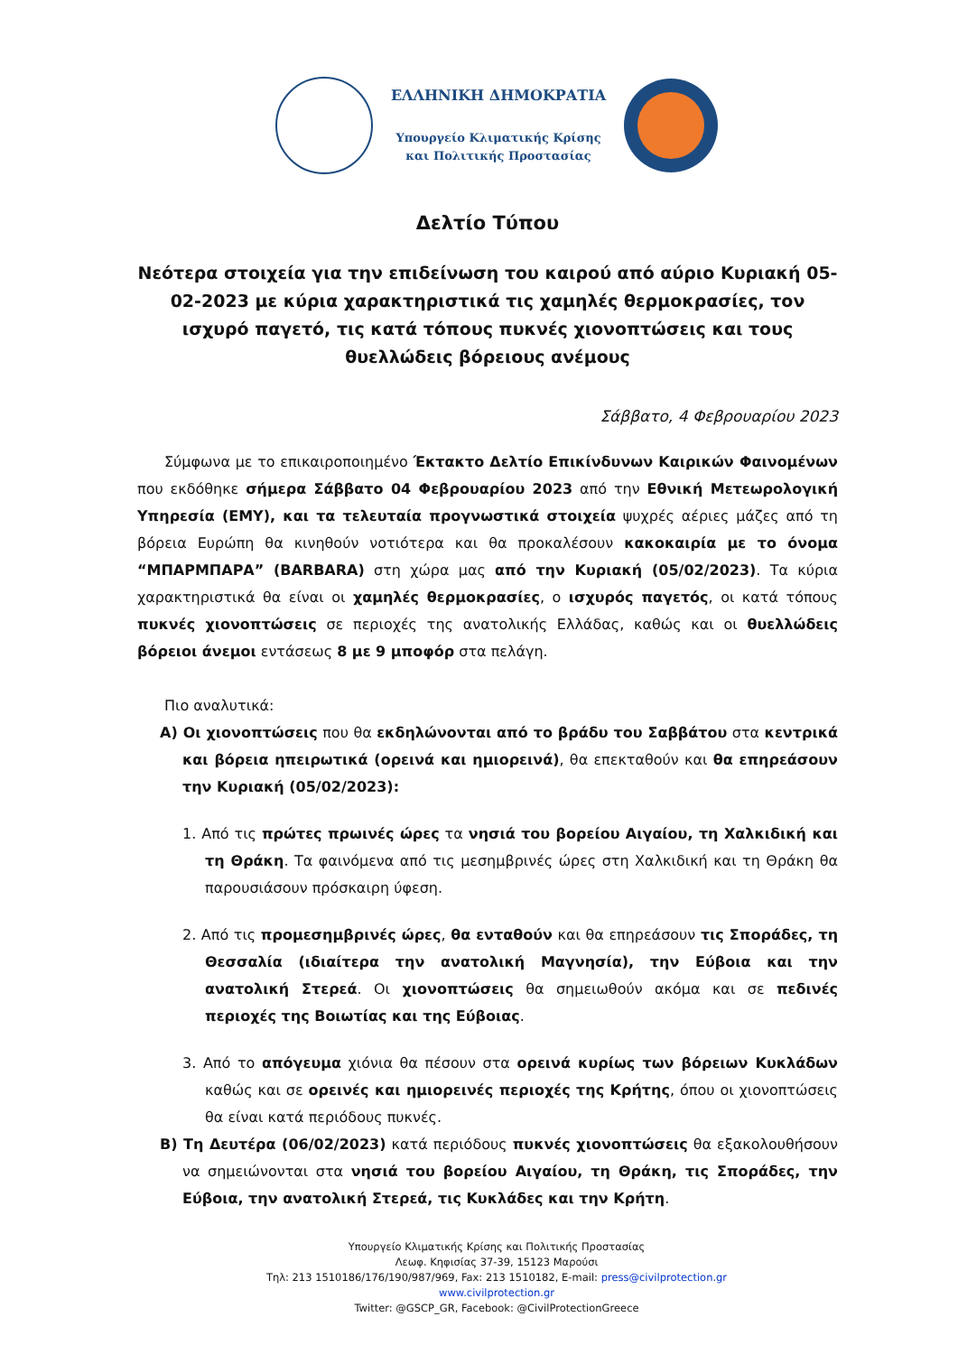ΕΛΛΗΝΙΚΗ ΔΗΜΟΚΡΑΤΙΑ
Υπουργείο Κλιματικής Κρίσης
και Πολιτικής Προστασίας
Δελτίο Τύπου
Νεότερα στοιχεία για την επιδείνωση του καιρού από αύριο Κυριακή 05-02-2023 με κύρια χαρακτηριστικά τις χαμηλές θερμοκρασίες, τον ισχυρό παγετό, τις κατά τόπους πυκνές χιονοπτώσεις και τους θυελλώδεις βόρειους ανέμους
Σάββατο, 4 Φεβρουαρίου 2023
Σύμφωνα με το επικαιροποιημένο Έκτακτο Δελτίο Επικίνδυνων Καιρικών Φαινομένων που εκδόθηκε σήμερα Σάββατο 04 Φεβρουαρίου 2023 από την Εθνική Μετεωρολογική Υπηρεσία (ΕΜΥ), και τα τελευταία προγνωστικά στοιχεία ψυχρές αέριες μάζες από τη βόρεια Ευρώπη θα κινηθούν νοτιότερα και θα προκαλέσουν κακοκαιρία με το όνομα “ΜΠΑΡΜΠΑΡΑ” (BARBARA) στη χώρα μας από την Κυριακή (05/02/2023). Τα κύρια χαρακτηριστικά θα είναι οι χαμηλές θερμοκρασίες, ο ισχυρός παγετός, οι κατά τόπους πυκνές χιονοπτώσεις σε περιοχές της ανατολικής Ελλάδας, καθώς και οι θυελλώδεις βόρειοι άνεμοι εντάσεως 8 με 9 μποφόρ στα πελάγη.
Πιο αναλυτικά:
Α) Οι χιονοπτώσεις που θα εκδηλώνονται από το βράδυ του Σαββάτου στα κεντρικά και βόρεια ηπειρωτικά (ορεινά και ημιορεινά), θα επεκταθούν και θα επηρεάσουν την Κυριακή (05/02/2023):
1. Από τις πρώτες πρωινές ώρες τα νησιά του βορείου Αιγαίου, τη Χαλκιδική και τη Θράκη. Τα φαινόμενα από τις μεσημβρινές ώρες στη Χαλκιδική και τη Θράκη θα παρουσιάσουν πρόσκαιρη ύφεση.
2. Από τις προμεσημβρινές ώρες, θα ενταθούν και θα επηρεάσουν τις Σποράδες, τη Θεσσαλία (ιδιαίτερα την ανατολική Μαγνησία), την Εύβοια και την ανατολική Στερεά. Οι χιονοπτώσεις θα σημειωθούν ακόμα και σε πεδινές περιοχές της Βοιωτίας και της Εύβοιας.
3. Από το απόγευμα χιόνια θα πέσουν στα ορεινά κυρίως των βόρειων Κυκλάδων καθώς και σε ορεινές και ημιορεινές περιοχές της Κρήτης, όπου οι χιονοπτώσεις θα είναι κατά περιόδους πυκνές.
Β) Τη Δευτέρα (06/02/2023) κατά περιόδους πυκνές χιονοπτώσεις θα εξακολουθήσουν να σημειώνονται στα νησιά του βορείου Αιγαίου, τη Θράκη, τις Σποράδες, την Εύβοια, την ανατολική Στερεά, τις Κυκλάδες και την Κρήτη.
Υπουργείο Κλιματικής Κρίσης και Πολιτικής Προστασίας
Λεωφ. Κηφισίας 37-39, 15123 Μαρούσι
Τηλ: 213 1510186/176/190/987/969, Fax: 213 1510182, E-mail: press@civilprotection.gr
www.civilprotection.gr
Twitter: @GSCP_GR, Facebook: @CivilProtectionGreece